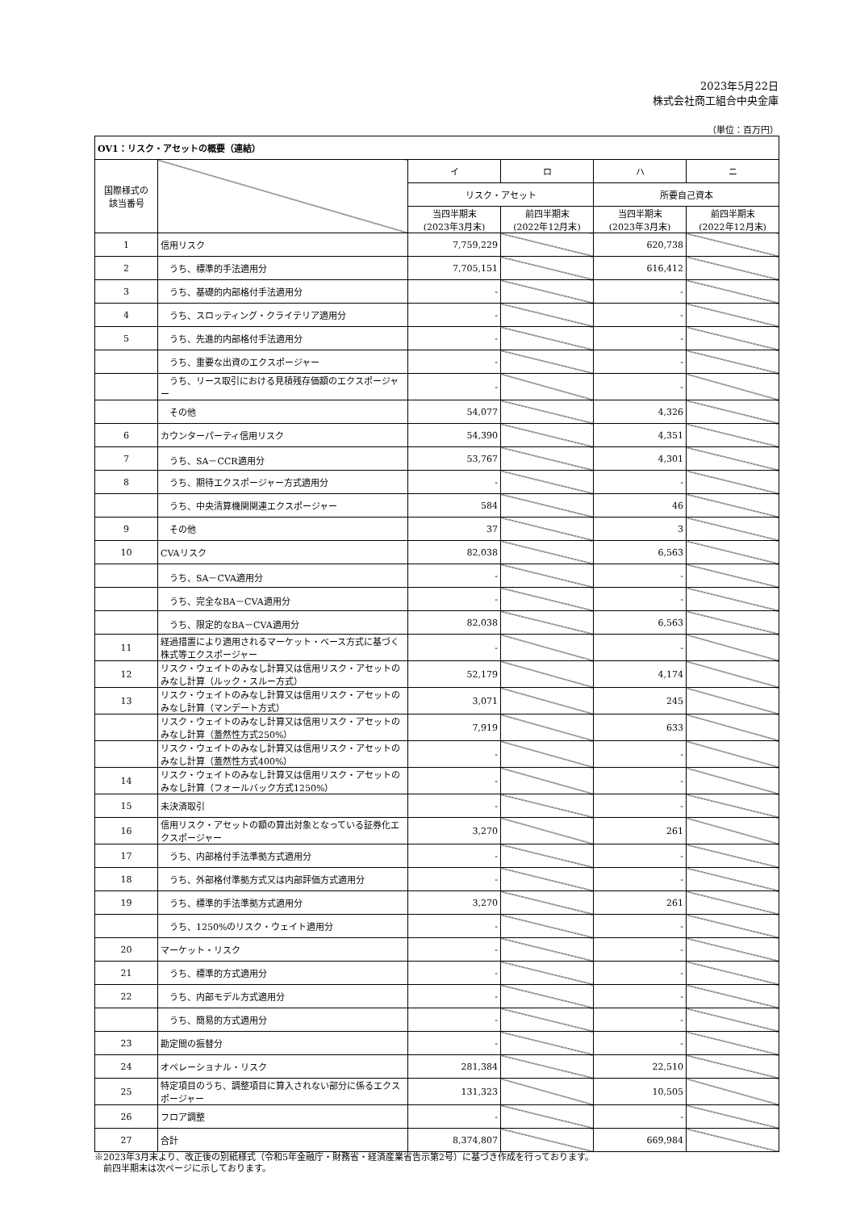2023年5月22日
株式会社商工組合中央金庫
（単位：百万円）
| OV1：リスク・アセットの概要（連結） | | | | | |
| --- | --- | --- | --- | --- | --- |
| 国際様式の 該当番号 | | イ | ロ | ハ | ニ |
| | | リスク・アセット | | 所要自己資本 | |
| | | 当四半期末 (2023年3月末) | 前四半期末 (2022年12月末) | 当四半期末 (2023年3月末) | 前四半期末 (2022年12月末) |
| 1 | 信用リスク | 7,759,229 | | 620,738 | |
| 2 | うち、標準的手法適用分 | 7,705,151 | | 616,412 | |
| 3 | うち、基礎的内部格付手法適用分 | - | | - | |
| 4 | うち、スロッティング・クライテリア適用分 | - | | - | |
| 5 | うち、先進的内部格付手法適用分 | - | | - | |
| | うち、重要な出資のエクスポージャー | - | | - | |
| | うち、リース取引における見積残存価額のエクスポージャー | - | | - | |
| | その他 | 54,077 | | 4,326 | |
| 6 | カウンターパーティ信用リスク | 54,390 | | 4,351 | |
| 7 | うち、SA－CCR適用分 | 53,767 | | 4,301 | |
| 8 | うち、期待エクスポージャー方式適用分 | - | | - | |
| | うち、中央清算機関関連エクスポージャー | 584 | | 46 | |
| 9 | その他 | 37 | | 3 | |
| 10 | CVAリスク | 82,038 | | 6,563 | |
| | うち、SA－CVA適用分 | - | | - | |
| | うち、完全なBA－CVA適用分 | - | | - | |
| | うち、限定的なBA－CVA適用分 | 82,038 | | 6,563 | |
| 11 | 経過措置により適用されるマーケット・ベース方式に基づく株式等エクスポージャー | - | | - | |
| 12 | リスク・ウェイトのみなし計算又は信用リスク・アセットのみなし計算（ルック・スルー方式） | 52,179 | | 4,174 | |
| 13 | リスク・ウェイトのみなし計算又は信用リスク・アセットのみなし計算（マンデート方式） | 3,071 | | 245 | |
| | リスク・ウェイトのみなし計算又は信用リスク・アセットのみなし計算（蓋然性方式250%） | 7,919 | | 633 | |
| | リスク・ウェイトのみなし計算又は信用リスク・アセットのみなし計算（蓋然性方式400%） | - | | - | |
| 14 | リスク・ウェイトのみなし計算又は信用リスク・アセットのみなし計算（フォールバック方式1250%） | - | | - | |
| 15 | 未決済取引 | - | | - | |
| 16 | 信用リスク・アセットの額の算出対象となっている証券化エクスポージャー | 3,270 | | 261 | |
| 17 | うち、内部格付手法準拠方式適用分 | - | | - | |
| 18 | うち、外部格付準拠方式又は内部評価方式適用分 | - | | - | |
| 19 | うち、標準的手法準拠方式適用分 | 3,270 | | 261 | |
| | うち、1250%のリスク・ウェイト適用分 | - | | - | |
| 20 | マーケット・リスク | - | | - | |
| 21 | うち、標準的方式適用分 | - | | - | |
| 22 | うち、内部モデル方式適用分 | - | | - | |
| | うち、簡易的方式適用分 | - | | - | |
| 23 | 勘定間の振替分 | - | | - | |
| 24 | オペレーショナル・リスク | 281,384 | | 22,510 | |
| 25 | 特定項目のうち、調整項目に算入されない部分に係るエクスポージャー | 131,323 | | 10,505 | |
| 26 | フロア調整 | - | | - | |
| 27 | 合計 | 8,374,807 | | 669,984 | |
※2023年3月末より、改正後の別紙様式（令和5年金融庁・財務省・経済産業省告示第2号）に基づき作成を行っております。
　前四半期末は次ページに示しております。